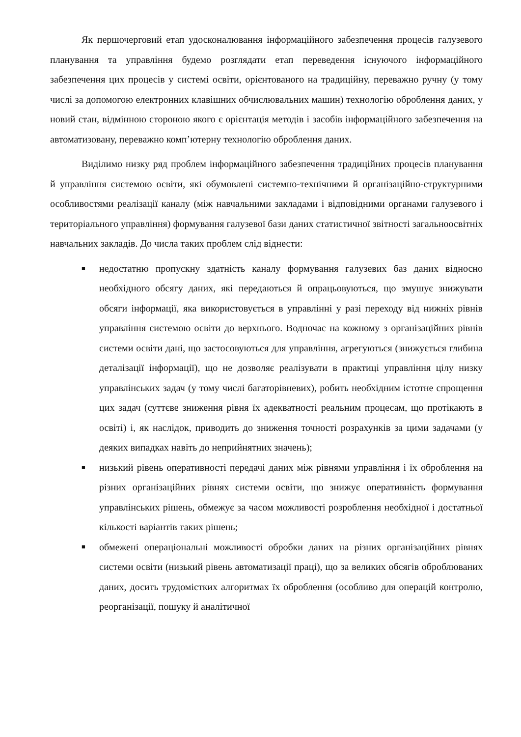Як першочерговий етап удосконалювання інформаційного забезпечення процесів галузевого планування та управління будемо розглядати етап переведення існуючого інформаційного забезпечення цих процесів у системі освіти, орієнтованого на традиційну, переважно ручну (у тому числі за допомогою електронних клавішних обчислювальних машин) технологію оброблення даних, у новий стан, відмінною стороною якого є орієнтація методів і засобів інформаційного забезпечення на автоматизовану, переважно комп’ютерну технологію оброблення даних.
Виділимо низку ряд проблем інформаційного забезпечення традиційних процесів планування й управління системою освіти, які обумовлені системно-технічними й організаційно-структурними особливостями реалізації каналу (між навчальними закладами і відповідними органами галузевого і територіального управління) формування галузевої бази даних статистичної звітності загальноосвітніх навчальних закладів. До числа таких проблем слід віднести:
■ недостатню пропускну здатність каналу формування галузевих баз даних відносно необхідного обсягу даних, які передаються й опрацьовуються, що змушує знижувати обсяги інформації, яка використовується в управлінні у разі переходу від нижніх рівнів управління системою освіти до верхнього. Водночас на кожному з організаційних рівнів системи освіти дані, що застосовуються для управління, агрегуються (знижується глибина деталізації інформації), що не дозволяє реалізувати в практиці управління цілу низку управлінських задач (у тому числі багаторівневих), робить необхідним істотне спрощення цих задач (суттєве зниження рівня їх адекватності реальним процесам, що протікають в освіті) і, як наслідок, приводить до зниження точності розрахунків за цими задачами (у деяких випадках навіть до неприйнятних значень);
■ низький рівень оперативності передачі даних між рівнями управління і їх оброблення на різних організаційних рівнях системи освіти, що знижує оперативність формування управлінських рішень, обмежує за часом можливості розроблення необхідної і достатньої кількості варіантів таких рішень;
■ обмежені операціональні можливості обробки даних на різних організаційних рівнях системи освіти (низький рівень автоматизації праці), що за великих обсягів оброблюваних даних, досить трудомістких алгоритмах їх оброблення (особливо для операцій контролю, реорганізації, пошуку й аналітичної